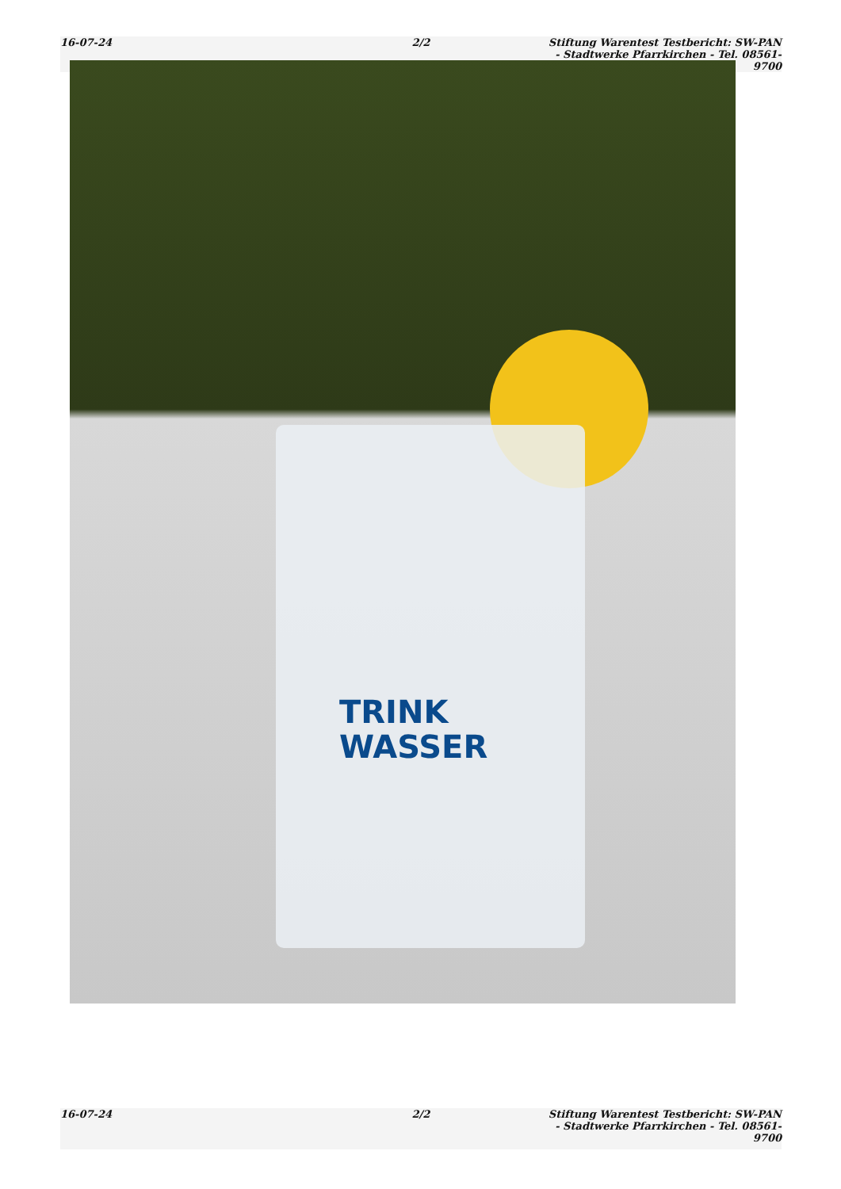16-07-24 2/2 Stiftung Warentest Testbericht: SW-PAN - Stadtwerke Pfarrkirchen - Tel. 08561-9700
TRINK
WASSER
16-07-24 2/2 Stiftung Warentest Testbericht: SW-PAN - Stadtwerke Pfarrkirchen - Tel. 08561-9700